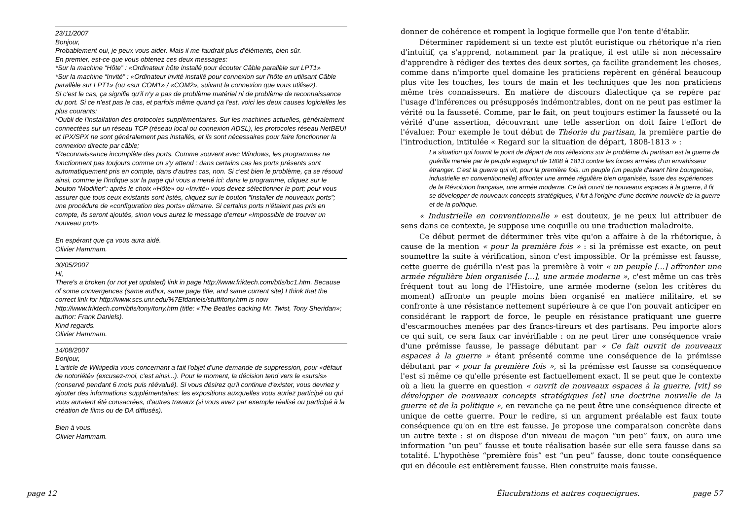23/11/2007
Bonjour,
Probablement oui, je peux vous aider. Mais il me faudrait plus d'éléments, bien sûr.
En premier, est-ce que vous obtenez ces deux messages:
*Sur la machine “Hôte” : «Ordinateur hôte installé pour écouter Câble parallèle sur LPT1»
*Sur la machine “Invité” : «Ordinateur invité installé pour connexion sur l'hôte en utilisant Câble parallèle sur LPT1» (ou «sur COM1» / «COM2», suivant la connexion que vous utilisez).
Si c'est le cas, ça signifie qu'il n'y a pas de problème matériel ni de problème de reconnaissance du port. Si ce n'est pas le cas, et parfois même quand ça l'est, voici les deux causes logicielles les plus courants:
*Oubli de l'installation des protocoles supplémentaires. Sur les machines actuelles, généralement connectées sur un réseau TCP (réseau local ou connexion ADSL), les protocoles réseau NetBEUI et IPX/SPX ne sont généralement pas installés, et ils sont nécessaires pour faire fonctionner la connexion directe par câble;
*Reconnaissance incomplète des ports. Comme souvent avec Windows, les programmes ne fonctionnent pas toujours comme on s'y attend : dans certains cas les ports présents sont automatiquement pris en compte, dans d'autres cas, non. Si c'est bien le problème, ça se résoud ainsi, comme je l'indique sur la page qui vous a mené ici: dans le programme, cliquez sur le bouton “Modifier”: après le choix «Hôte» ou «Invité» vous devez sélectionner le port; pour vous assurer que tous ceux existants sont listés, cliquez sur le bouton “Installer de nouveaux ports”; une procédure de «configuration des ports» démarre. Si certains ports n'étaient pas pris en compte, ils seront ajoutés, sinon vous aurez le message d'erreur «Impossible de trouver un nouveau port».
En espérant que ça vous aura aidé.
Olivier Hammam.
30/05/2007
Hi,
There's a broken (or not yet updated) link in page http://www.friktech.com/btls/bc1.htm. Because of some convergences (same author, same page title, and same current site) I think that the correct link for http://www.scs.unr.edu/%7Efdaniels/stuff/tony.htm is now http://www.friktech.com/btls/tony/tony.htm (title: «The Beatles backing Mr. Twist, Tony Sheridan»; author: Frank Daniels).
Kind regards.
Olivier Hammam.
14/08/2007
Bonjour,
L'article de Wikipedia vous concernant a fait l'objet d'une demande de suppression, pour «défaut de notoriété» (excusez-moi, c'est ainsi...). Pour le moment, la décision tend vers le «sursis» (conservé pendant 6 mois puis réévalué). Si vous désirez qu'il continue d'exister, vous devriez y ajouter des informations supplémentaires: les expositions auxquelles vous auriez participé ou qui vous auraient été consacrées, d'autres travaux (si vous avez par exemple réalisé ou participé à la création de films ou de DA diffusés).
Bien à vous.
Olivier Hammam.
page 12
donner de cohérence et rompent la logique formelle que l'on tente d'établir.
Déterminer rapidement si un texte est plutôt euristique ou rhétorique n'a rien d'intuitif, ça s'apprend, notamment par la pratique, il est utile si non nécessaire d'apprendre à rédiger des textes des deux sortes, ça facilite grandement les choses, comme dans n'importe quel domaine les praticiens repèrent en général beaucoup plus vite les touches, les tours de main et les techniques que les non praticiens même très connaisseurs. En matière de discours dialectique ça se repère par l'usage d'inférences ou présupposés indémontrables, dont on ne peut pas estimer la vérité ou la fausseté. Comme, par le fait, on peut toujours estimer la fausseté ou la vérité d'une assertion, découvrant une telle assertion on doit faire l'effort de l'évaluer. Pour exemple le tout début de Théorie du partisan, la première partie de l'introduction, intitulée « Regard sur la situation de départ, 1808-1813 » :
La situation qui fournit le point de départ de nos réflexions sur le problème du partisan est la guerre de guérilla menée par le peuple espagnol de 1808 à 1813 contre les forces armées d'un envahisseur étranger. C'est la guerre qui vit, pour la première fois, un peuple (un peuple d'avant l'ère bourgeoise, industrielle en conventionnelle) affronter une armée régulière bien organisée, issue des expériences de la Révolution française, une armée moderne. Ce fait ouvrit de nouveaux espaces à la guerre, il fit se développer de nouveaux concepts stratégiques, il fut à l'origine d'une doctrine nouvelle de la guerre et de la politique.
« Industrielle en conventionnelle » est douteux, je ne peux lui attribuer de sens dans ce contexte, je suppose une coquille ou une traduction maladroite.
Ce début permet de déterminer très vite qu'on a affaire à de la rhétorique, à cause de la mention « pour la première fois » : si la prémisse est exacte, on peut soumettre la suite à vérification, sinon c'est impossible. Or la prémisse est fausse, cette guerre de guérilla n'est pas la première à voir « un peuple [...] affronter une armée régulière bien organisée [...], une armée moderne », c'est même un cas très fréquent tout au long de l'Histoire, une armée moderne (selon les critères du moment) affronte un peuple moins bien organisé en matière militaire, et se confronte à une résistance nettement supérieure à ce que l'on pouvait anticiper en considérant le rapport de force, le peuple en résistance pratiquant une guerre d'escarmouches menées par des francs-tireurs et des partisans. Peu importe alors ce qui suit, ce sera faux car invérifiable : on ne peut tirer une conséquence vraie d'une prémisse fausse, le passage débutant par « Ce fait ouvrit de nouveaux espaces à la guerre » étant présenté comme une conséquence de la prémisse débutant par « pour la première fois », si la prémisse est fausse sa conséquence l'est si même ce qu'elle présente est factuellement exact. Il se peut que le contexte où a lieu la guerre en question « ouvrit de nouveaux espaces à la guerre, [vit] se développer de nouveaux concepts stratégiques [et] une doctrine nouvelle de la guerre et de la politique », en revanche ça ne peut être une conséquence directe et unique de cette guerre. Pour le redire, si un argument préalable est faux toute conséquence qu'on en tire est fausse. Je propose une comparaison concrète dans un autre texte : si on dispose d'un niveau de maçon “un peu” faux, on aura une information “un peu” fausse et toute réalisation basée sur elle sera fausse dans sa totalité. L'hypothèse “première fois” est “un peu” fausse, donc toute conséquence qui en découle est entièrement fausse. Bien construite mais fausse.
Élucubrations et autres coquecigrues.
page 57